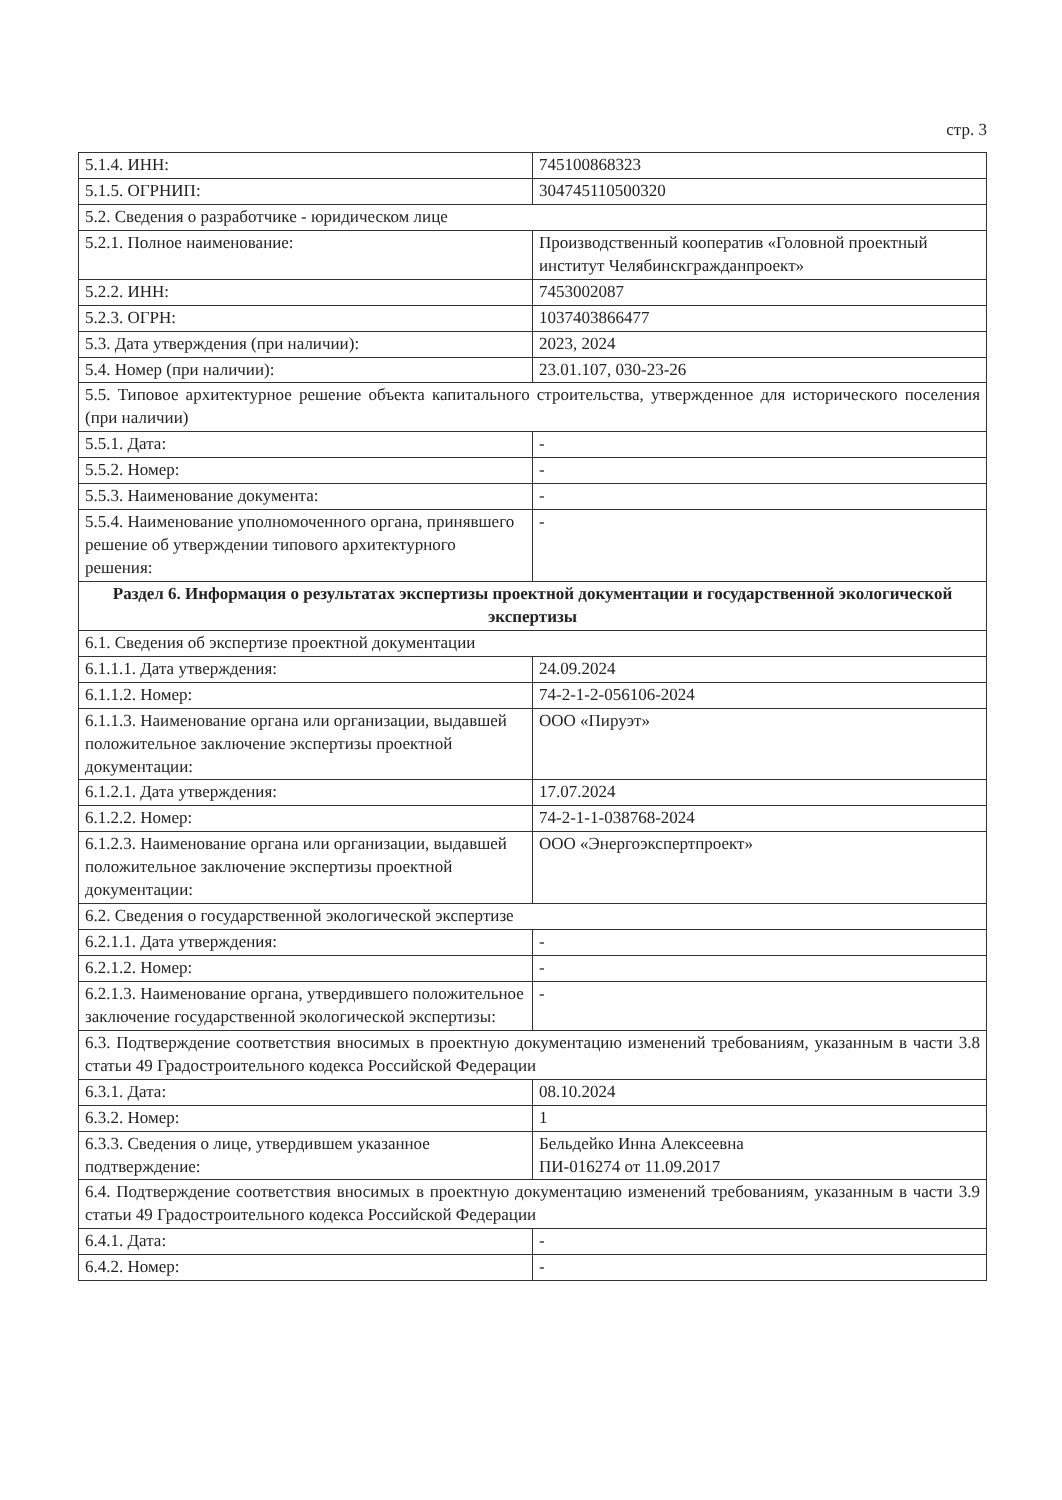стр. 3
| 5.1.4. ИНН: | 745100868323 |
| 5.1.5. ОГРНИП: | 304745110500320 |
| 5.2. Сведения о разработчике - юридическом лице | |
| 5.2.1. Полное наименование: | Производственный кооператив «Головной проектный институт Челябинскгражданпроект» |
| 5.2.2. ИНН: | 7453002087 |
| 5.2.3. ОГРН: | 1037403866477 |
| 5.3. Дата утверждения (при наличии): | 2023, 2024 |
| 5.4. Номер (при наличии): | 23.01.107, 030-23-26 |
| 5.5. Типовое архитектурное решение объекта капитального строительства, утвержденное для исторического поселения (при наличии) | |
| 5.5.1. Дата: | - |
| 5.5.2. Номер: | - |
| 5.5.3. Наименование документа: | - |
| 5.5.4. Наименование уполномоченного органа, принявшего решение об утверждении типового архитектурного решения: | - |
| Раздел 6. Информация о результатах экспертизы проектной документации и государственной экологической экспертизы | |
| 6.1. Сведения об экспертизе проектной документации | |
| 6.1.1.1. Дата утверждения: | 24.09.2024 |
| 6.1.1.2. Номер: | 74-2-1-2-056106-2024 |
| 6.1.1.3. Наименование органа или организации, выдавшей положительное заключение экспертизы проектной документации: | ООО «Пируэт» |
| 6.1.2.1. Дата утверждения: | 17.07.2024 |
| 6.1.2.2. Номер: | 74-2-1-1-038768-2024 |
| 6.1.2.3. Наименование органа или организации, выдавшей положительное заключение экспертизы проектной документации: | ООО «Энергоэкспертпроект» |
| 6.2. Сведения о государственной экологической экспертизе | |
| 6.2.1.1. Дата утверждения: | - |
| 6.2.1.2. Номер: | - |
| 6.2.1.3. Наименование органа, утвердившего положительное заключение государственной экологической экспертизы: | - |
| 6.3. Подтверждение соответствия вносимых в проектную документацию изменений требованиям, указанным в части 3.8 статьи 49 Градостроительного кодекса Российской Федерации | |
| 6.3.1. Дата: | 08.10.2024 |
| 6.3.2. Номер: | 1 |
| 6.3.3. Сведения о лице, утвердившем указанное подтверждение: | Бельдейко Инна Алексеевна ПИ-016274 от 11.09.2017 |
| 6.4. Подтверждение соответствия вносимых в проектную документацию изменений требованиям, указанным в части 3.9 статьи 49 Градостроительного кодекса Российской Федерации | |
| 6.4.1. Дата: | - |
| 6.4.2. Номер: | - |